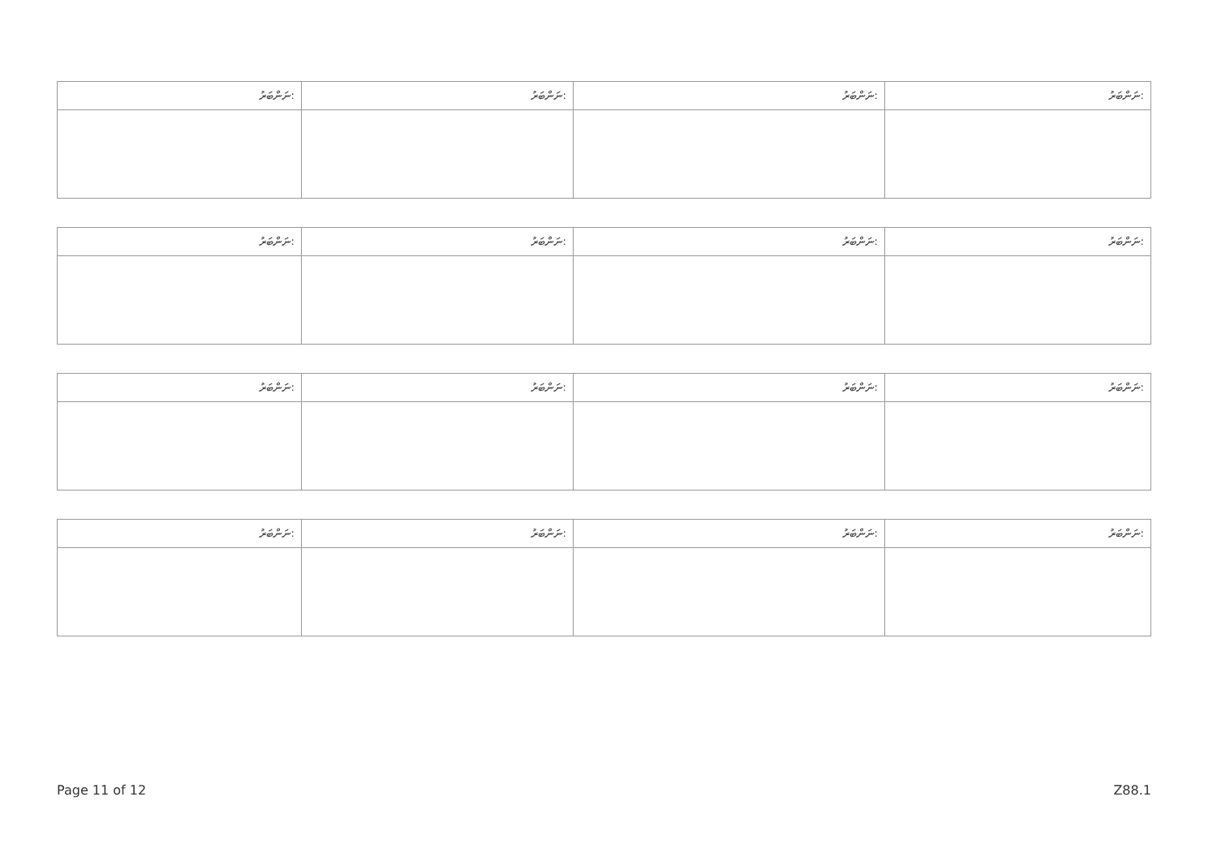| ނަންބަރު: | ނަންބަރު: | ނަންބަރު: | ނަންބަރު: |
| --- | --- | --- | --- |
| ނަންބަރު: | ނަންބަރު: | ނަންބަރު: | ނަންބަރު: |
| --- | --- | --- | --- |
| ނަންބަރު: | ނަންބަރު: | ނަންބަރު: | ނަންބަރު: |
| --- | --- | --- | --- |
| ނަންބަރު: | ނަންބަރު: | ނަންބަރު: | ނަންބަރު: |
| --- | --- | --- | --- |
Page 11 of 12 Z88.1